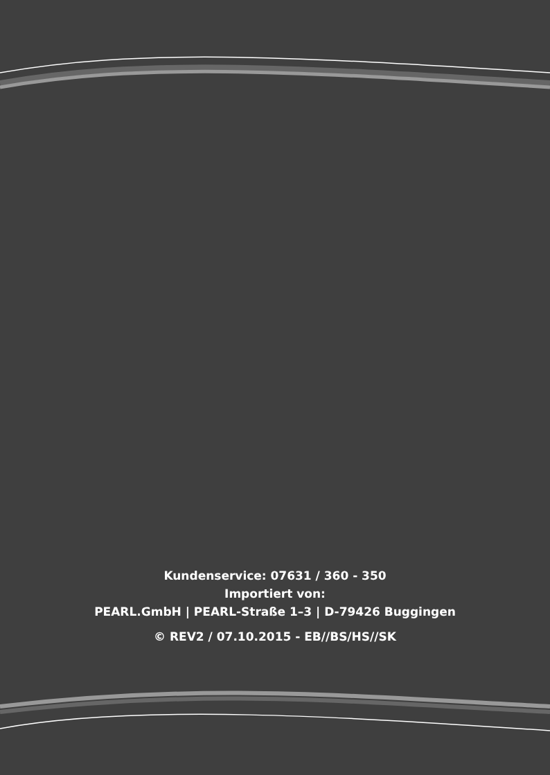Kundenservice: 07631 / 360 - 350
Importiert von:
PEARL.GmbH | PEARL-Straße 1–3 | D-79426 Buggingen
© REV2 / 07.10.2015 - EB//BS/HS//SK